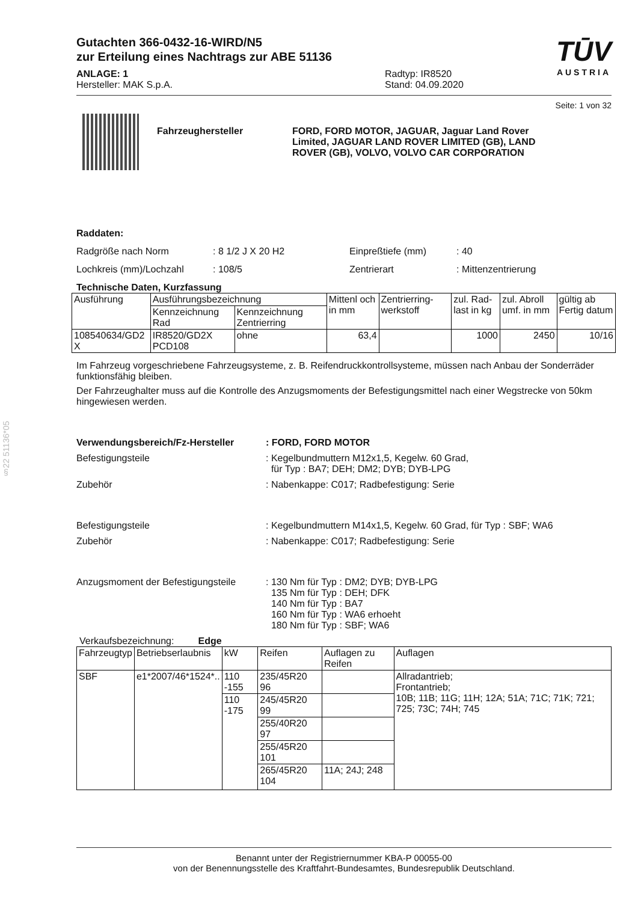§22 51136*05
TŪV
AUSTRIA
Gutachten 366-0432-16-WIRD/N5
zur Erteilung eines Nachtrags zur ABE 51136
ANLAGE: 1
Hersteller: MAK S.p.A.
Radtyp: IR8520
Stand: 04.09.2020
Seite: 1 von 32
Fahrzeughersteller FORD, FORD MOTOR, JAGUAR, Jaguar Land Rover Limited, JAGUAR LAND ROVER LIMITED (GB), LAND ROVER (GB), VOLVO, VOLVO CAR CORPORATION
Raddaten:
Radgröße nach Norm : 8 1/2 J X 20 H2 Einpreßtiefe (mm) : 40
Lochkreis (mm)/Lochzahl : 108/5 Zentrierart : Mittenzentrierung
Technische Daten, Kurzfassung
| Ausführung | Ausführungsbezeichnung | | Mittenl och in mm | Zentrierring-werkstoff | zul. Rad-last in kg | zul. Abroll umf. in mm | gültig ab Fertig datum |
| | Kennzeichnung Rad | Kennzeichnung Zentrierring | | | | | |
| 108540634/GD2 X | IR8520/GD2X PCD108 | ohne | 63,4 | | 1000 | 2450 | 10/16 |
Im Fahrzeug vorgeschriebene Fahrzeugsysteme, z. B. Reifendruckkontrollsysteme, müssen nach Anbau der Sonderräder funktionsfähig bleiben.
Der Fahrzeughalter muss auf die Kontrolle des Anzugsmoments der Befestigungsmittel nach einer Wegstrecke von 50km hingewiesen werden.
Verwendungsbereich/Fz-Hersteller : FORD, FORD MOTOR
Befestigungsteile : Kegelbundmuttern M12x1,5, Kegelw. 60 Grad,
für Typ : BA7; DEH; DM2; DYB; DYB-LPG
Zubehör : Nabenkappe: C017; Radbefestigung: Serie
Befestigungsteile : Kegelbundmuttern M14x1,5, Kegelw. 60 Grad, für Typ : SBF; WA6
Zubehör : Nabenkappe: C017; Radbefestigung: Serie
Anzugsmoment der Befestigungsteile
: 130 Nm für Typ : DM2; DYB; DYB-LPG
135 Nm für Typ : DEH; DFK
140 Nm für Typ : BA7
160 Nm für Typ : WA6 erhoeht
180 Nm für Typ : SBF; WA6
Verkaufsbezeichnung: Edge
| Fahrzeugtyp | Betriebserlaubnis | kW | Reifen | Auflagen zu Reifen | Auflagen |
| --- | --- | --- | --- | --- | --- |
| SBF | e1*2007/46*1524*.. | 110 -155 | 235/45R20 96 | | Allradantrieb; Frontantrieb; 10B; 11B; 11G; 11H; 12A; 51A; 71C; 71K; 721; 725; 73C; 74H; 745 |
| | | 110 -175 | 245/45R20 99 | | |
| | | | 255/40R20 97 | | |
| | | | 255/45R20 101 | | |
| | | | 265/45R20 104 | 11A; 24J; 248 | |
Benannt unter der Registriernummer KBA-P 00055-00
von der Benennungsstelle des Kraftfahrt-Bundesamtes, Bundesrepublik Deutschland.